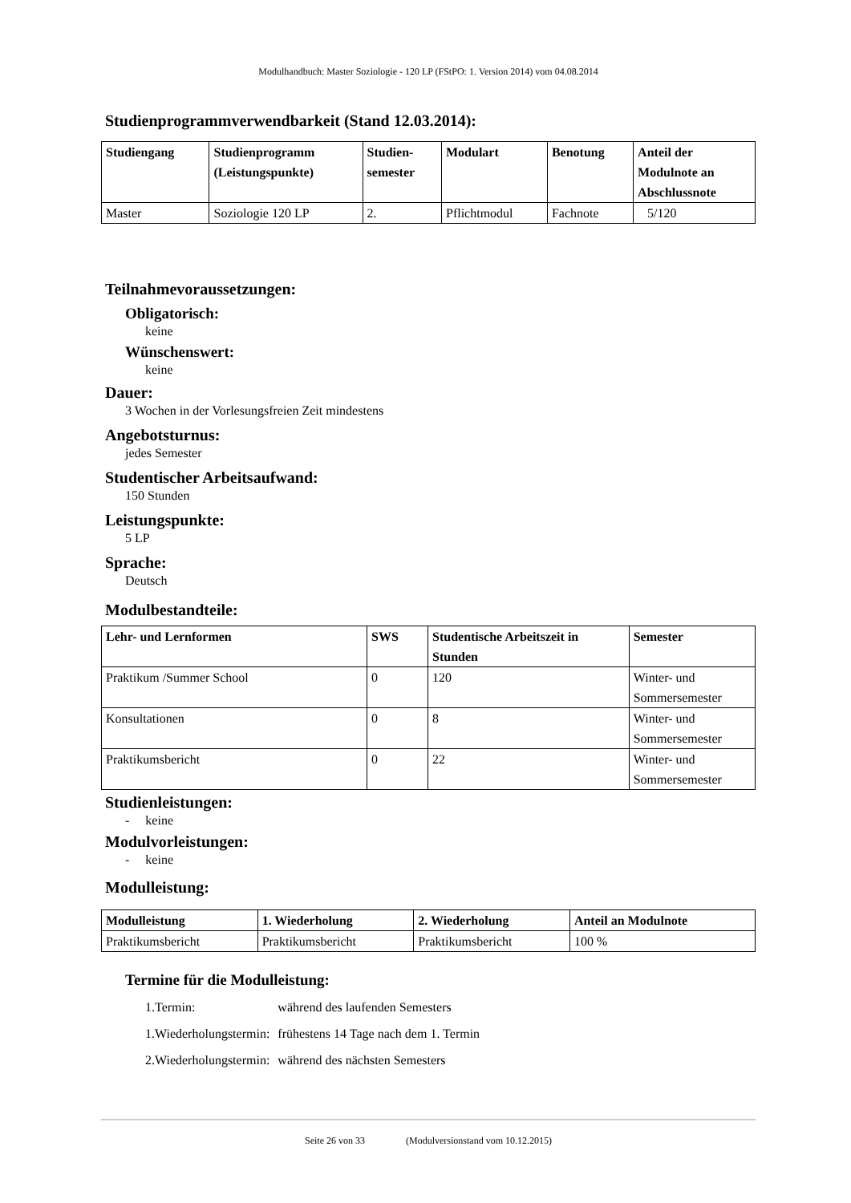Modulhandbuch: Master Soziologie - 120 LP (FStPO: 1. Version 2014) vom 04.08.2014
Studienprogrammverwendbarkeit (Stand 12.03.2014):
| Studiengang | Studienprogramm (Leistungspunkte) | Studien- semester | Modulart | Benotung | Anteil der Modulnote an Abschlussnote |
| --- | --- | --- | --- | --- | --- |
| Master | Soziologie 120 LP | 2. | Pflichtmodul | Fachnote | 5/120 |
Teilnahmevoraussetzungen:
Obligatorisch:
keine
Wünschenswert:
keine
Dauer:
3 Wochen in der Vorlesungsfreien Zeit mindestens
Angebotsturnus:
jedes Semester
Studentischer Arbeitsaufwand:
150 Stunden
Leistungspunkte:
5 LP
Sprache:
Deutsch
Modulbestandteile:
| Lehr- und Lernformen | SWS | Studentische Arbeitszeit in Stunden | Semester |
| --- | --- | --- | --- |
| Praktikum /Summer School | 0 | 120 | Winter- und Sommersemester |
| Konsultationen | 0 | 8 | Winter- und Sommersemester |
| Praktikumsbericht | 0 | 22 | Winter- und Sommersemester |
Studienleistungen:
- keine
Modulvorleistungen:
- keine
Modulleistung:
| Modulleistung | 1. Wiederholung | 2. Wiederholung | Anteil an Modulnote |
| --- | --- | --- | --- |
| Praktikumsbericht | Praktikumsbericht | Praktikumsbericht | 100 % |
Termine für die Modulleistung:
| 1.Termin: | während des laufenden Semesters |
| 1.Wiederholungstermin: | frühestens 14 Tage nach dem 1. Termin |
| 2.Wiederholungstermin: | während des nächsten Semesters |
Seite 26 von 33 (Modulversionstand vom 10.12.2015)